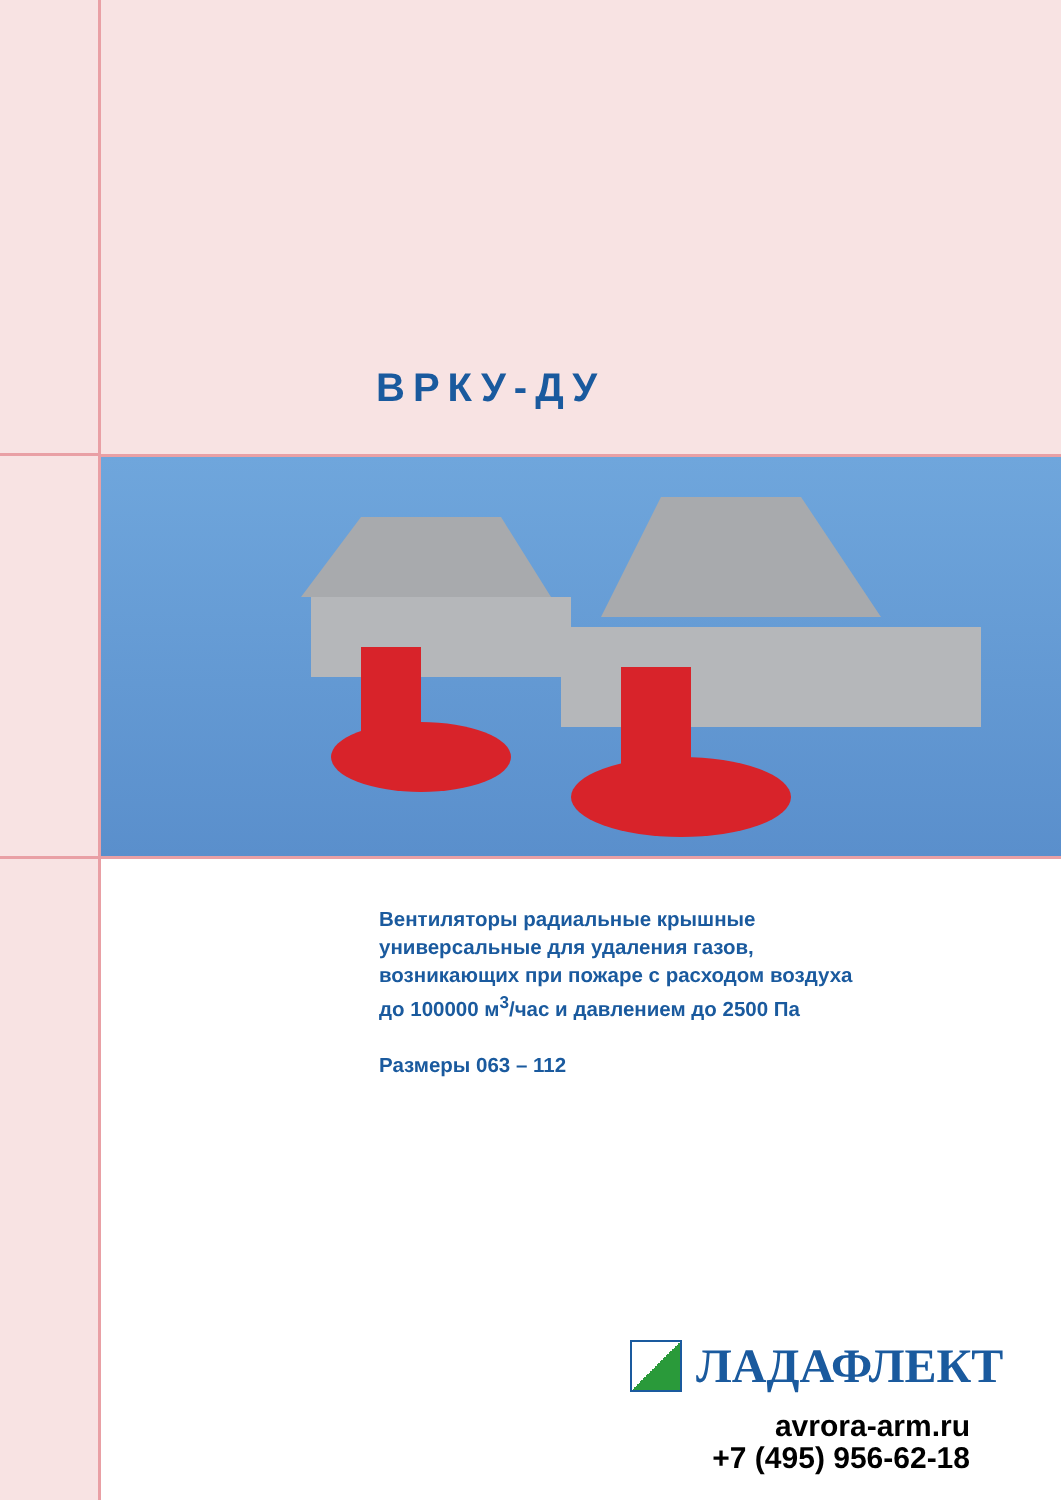ВРКУ-ДУ
Вентиляторы радиальные крышные
универсальные для удаления газов,
возникающих при пожаре с расходом воздуха
до 100000 м<sup>3</sup>/час и давлением до 2500 Па
Размеры 063 – 112
ЛАДАФЛЕКТ
avrora-arm.ru
+7 (495) 956-62-18